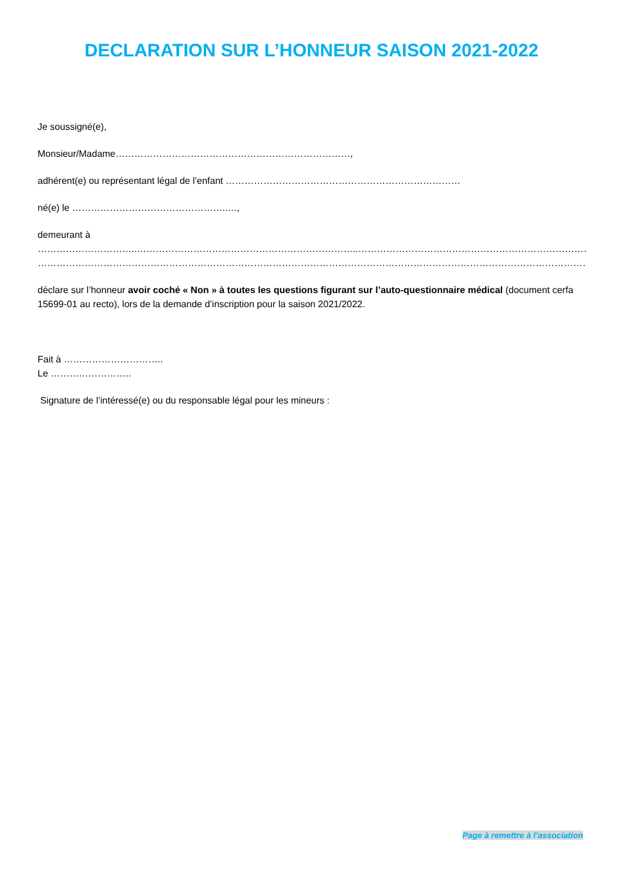DECLARATION SUR L’HONNEUR SAISON 2021-2022
Je soussigné(e),
Monsieur/Madame…………………………………………………………………,
adhérent(e) ou représentant légal de l’enfant …………………………………………………………………
né(e) le …………………………………………..…,
demeurant à
…………………………..……………………………………………………………..………………………………………………………………………………………………
…………………………………………………………………………………………………………………………………………………………………………………………..
déclare sur l’honneur avoir coché « Non » à toutes les questions figurant sur l’auto-questionnaire médical (document cerfa 15699-01 au recto), lors de la demande d’inscription pour la saison 2021/2022.
Fait à …………………………..
Le ……………………..
Signature de l’intéressé(e) ou du responsable légal pour les mineurs :
Page à remettre à l’association